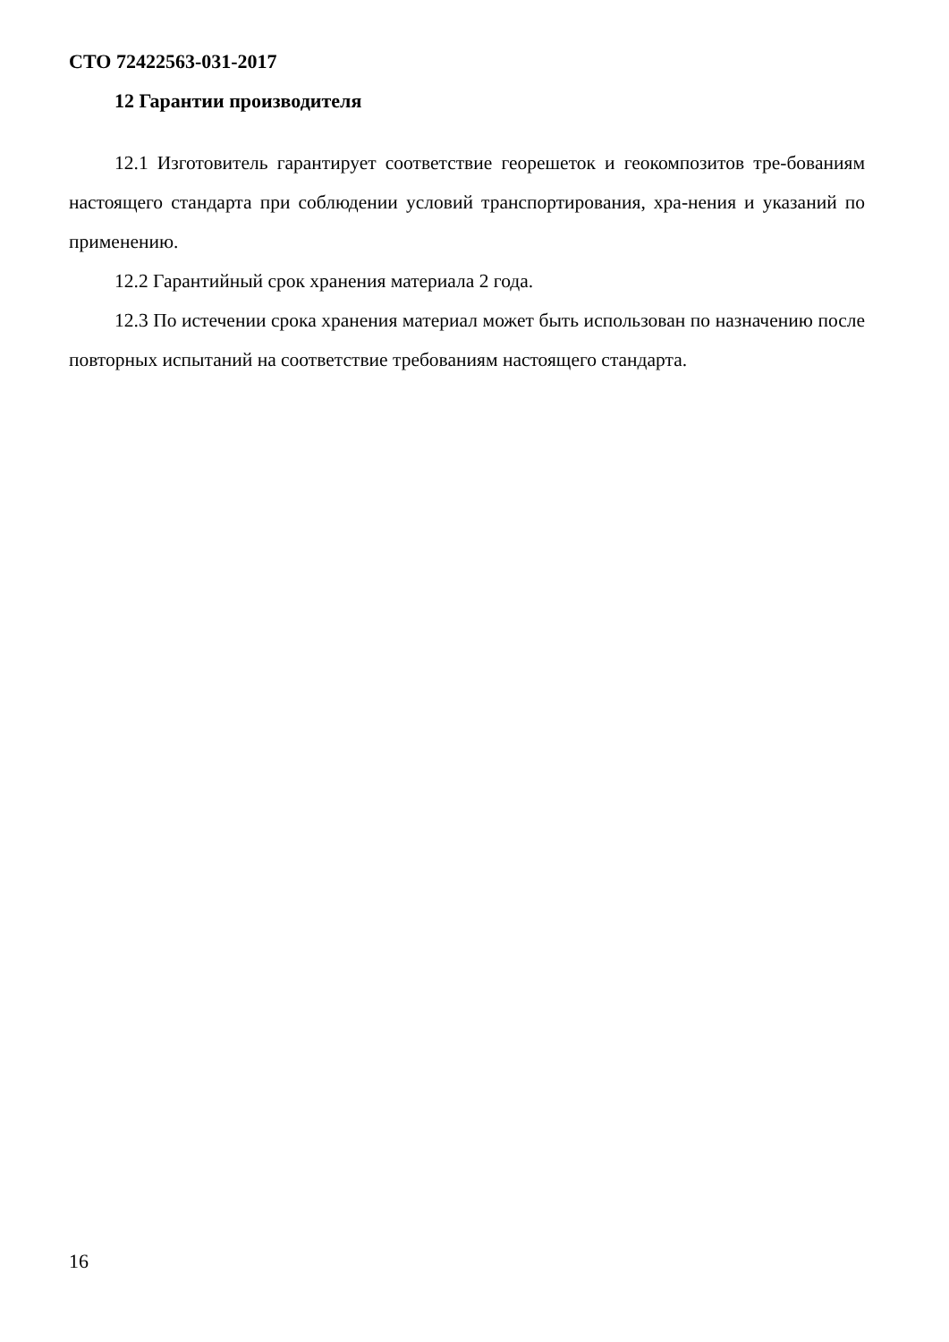СТО 72422563-031-2017
12 Гарантии производителя
12.1 Изготовитель гарантирует соответствие георешеток и геокомпозитов тре-бованиям настоящего стандарта при соблюдении условий транспортирования, хра-нения и указаний по применению.
12.2 Гарантийный срок хранения материала 2 года.
12.3 По истечении срока хранения материал может быть использован по назначению после повторных испытаний на соответствие требованиям настоящего стандарта.
16